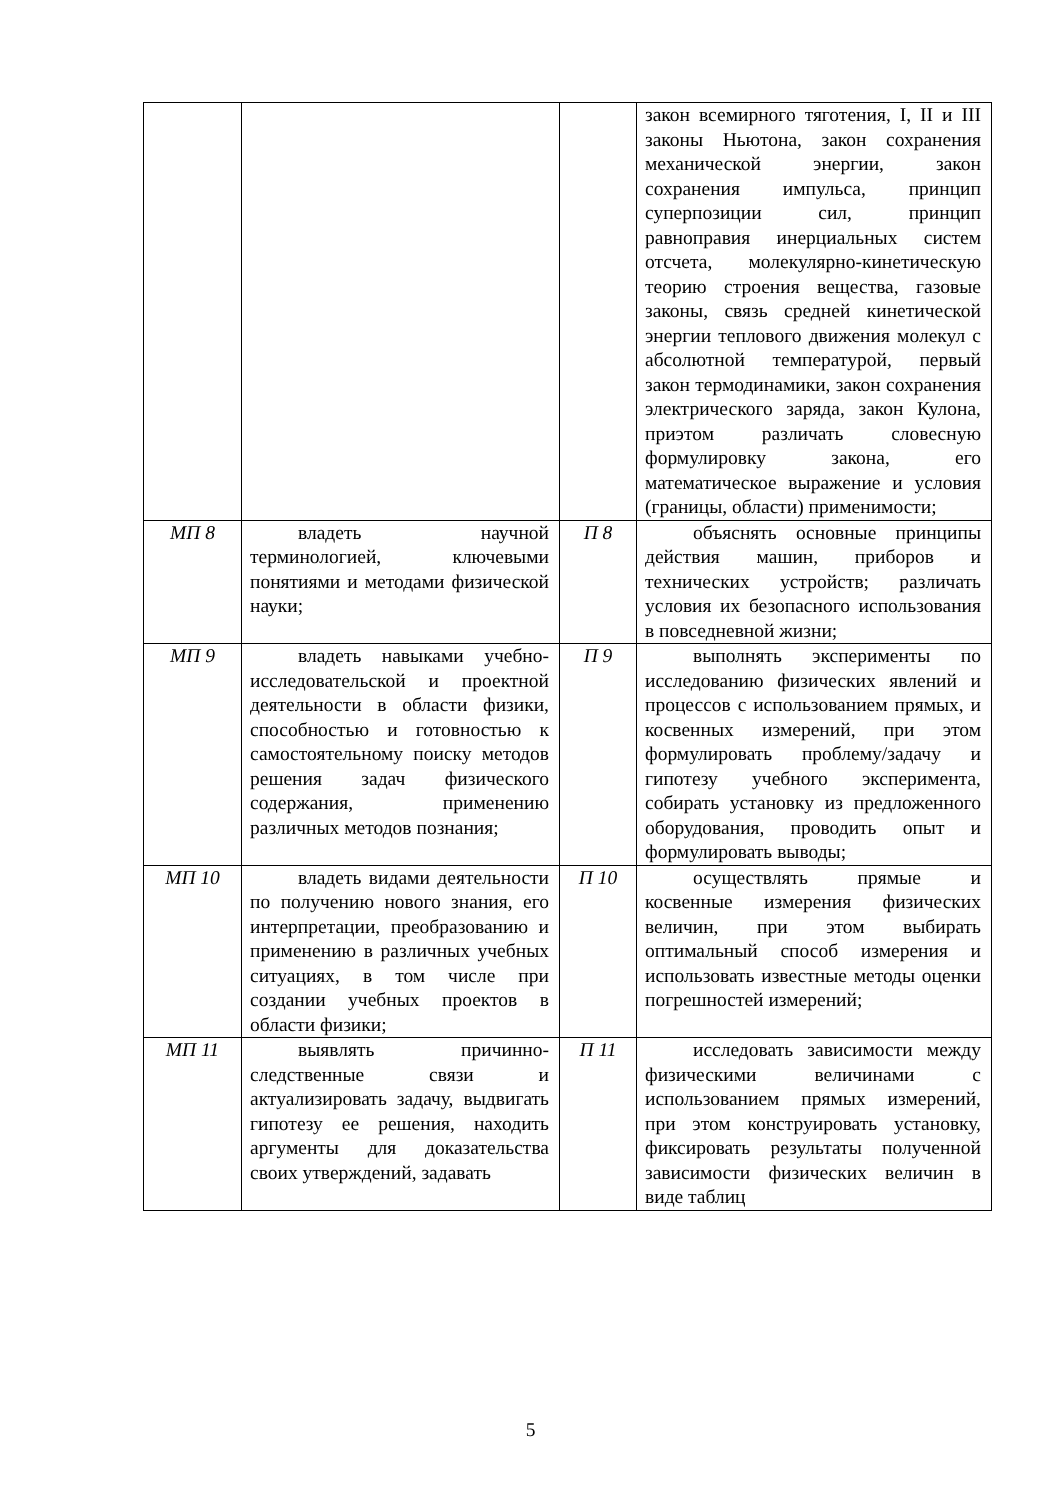| | | | закон всемирного тяготения, I, II и III законы Ньютона, закон сохранения механической энергии, закон сохранения импульса, принцип суперпозиции сил, принцип равноправия инерциальных систем отсчета, молекулярно-кинетическую теорию строения вещества, газовые законы, связь средней кинетической энергии теплового движения молекул с абсолютной температурой, первый закон термодинамики, закон сохранения электрического заряда, закон Кулона, приэтом различать словесную формулировку закона, его математическое выражение и условия (границы, области) применимости; |
| МП 8 | владеть научной терминологией, ключевыми понятиями и методами физической науки; | П 8 | объяснять основные принципы действия машин, приборов и технических устройств; различать условия их безопасного использования в повседневной жизни; |
| МП 9 | владеть навыками учебно-исследовательской и проектной деятельности в области физики, способностью и готовностью к самостоятельному поиску методов решения задач физического содержания, применению различных методов познания; | П 9 | выполнять эксперименты по исследованию физических явлений и процессов с использованием прямых, и косвенных измерений, при этом формулировать проблему/задачу и гипотезу учебного эксперимента, собирать установку из предложенного оборудования, проводить опыт и формулировать выводы; |
| МП 10 | владеть видами деятельности по получению нового знания, его интерпретации, преобразованию и применению в различных учебных ситуациях, в том числе при создании учебных проектов в области физики; | П 10 | осуществлять прямые и косвенные измерения физических величин, при этом выбирать оптимальный способ измерения и использовать известные методы оценки погрешностей измерений; |
| МП 11 | выявлять причинно-следственные связи и актуализировать задачу, выдвигать гипотезу ее решения, находить аргументы для доказательства своих утверждений, задавать | П 11 | исследовать зависимости между физическими величинами с использованием прямых измерений, при этом конструировать установку, фиксировать результаты полученной зависимости физических величин в виде таблиц |
5